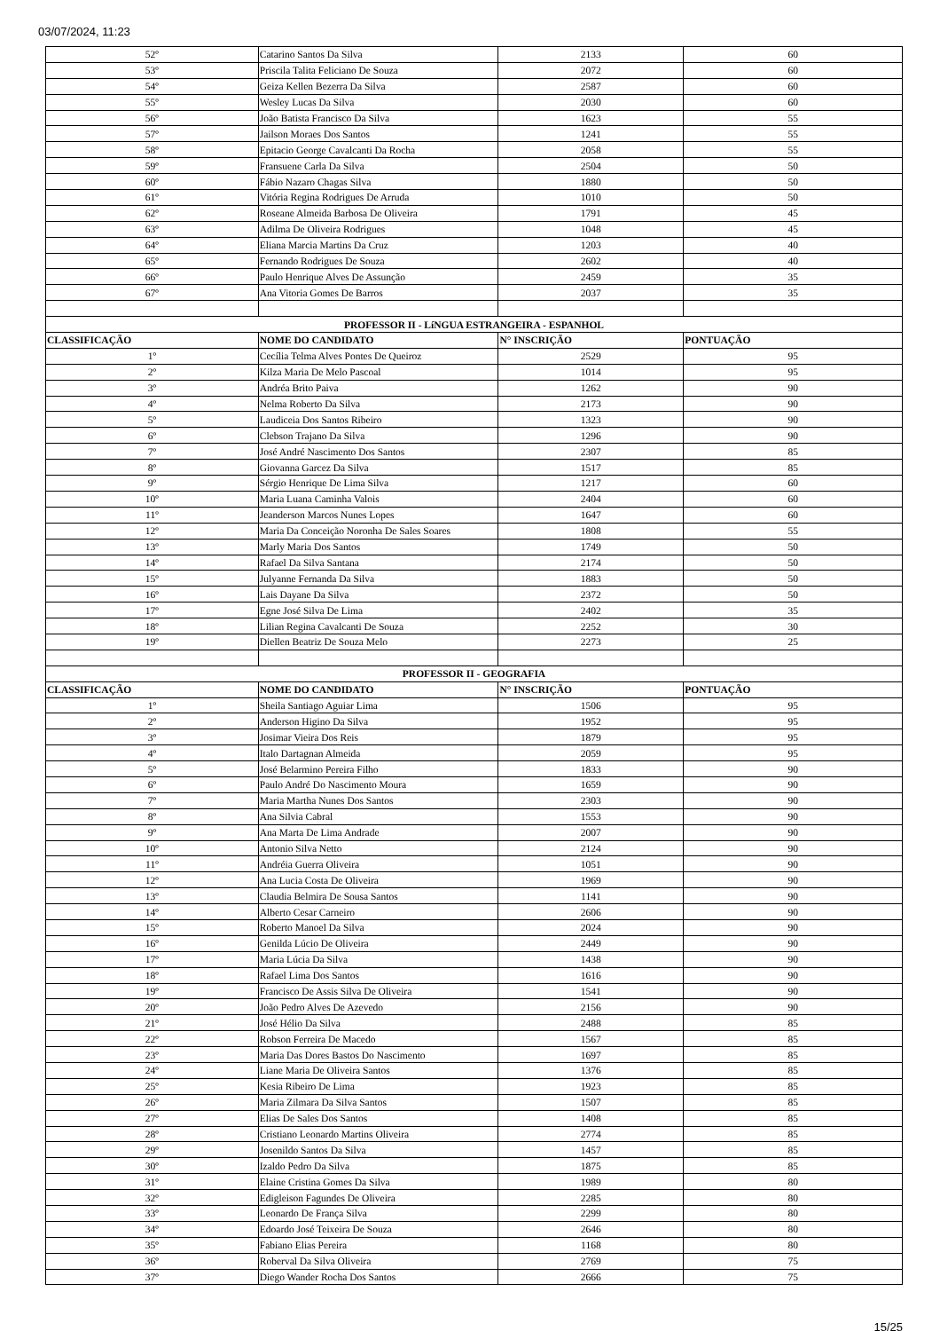03/07/2024, 11:23
| 52º | Catarino Santos Da Silva | 2133 | 60 |
| 53º | Priscila Talita Feliciano De Souza | 2072 | 60 |
| 54º | Geiza Kellen Bezerra Da Silva | 2587 | 60 |
| 55º | Wesley Lucas Da Silva | 2030 | 60 |
| 56º | João Batista Francisco Da Silva | 1623 | 55 |
| 57º | Jailson Moraes Dos Santos | 1241 | 55 |
| 58º | Epitacio George Cavalcanti Da Rocha | 2058 | 55 |
| 59º | Fransuene Carla Da Silva | 2504 | 50 |
| 60º | Fábio Nazaro Chagas Silva | 1880 | 50 |
| 61º | Vitória Regina Rodrigues De Arruda | 1010 | 50 |
| 62º | Roseane Almeida Barbosa De Oliveira | 1791 | 45 |
| 63º | Adilma De Oliveira Rodrigues | 1048 | 45 |
| 64º | Eliana Marcia Martins Da Cruz | 1203 | 40 |
| 65º | Fernando Rodrigues De Souza | 2602 | 40 |
| 66º | Paulo Henrique Alves De Assunção | 2459 | 35 |
| 67º | Ana Vitoria Gomes De Barros | 2037 | 35 |
| PROFESSOR II - LíNGUA ESTRANGEIRA - ESPANHOL | | | |
| CLASSIFICAÇÃO | NOME DO CANDIDATO | N° INSCRIÇÃO | PONTUAÇÃO |
| 1º | Cecília Telma Alves Pontes De Queiroz | 2529 | 95 |
| 2º | Kilza Maria De Melo Pascoal | 1014 | 95 |
| 3º | Andréa Brito Paiva | 1262 | 90 |
| 4º | Nelma Roberto Da Silva | 2173 | 90 |
| 5º | Laudiceia Dos Santos Ribeiro | 1323 | 90 |
| 6º | Clebson Trajano Da Silva | 1296 | 90 |
| 7º | José André Nascimento Dos Santos | 2307 | 85 |
| 8º | Giovanna Garcez Da Silva | 1517 | 85 |
| 9º | Sérgio Henrique De Lima Silva | 1217 | 60 |
| 10º | Maria Luana Caminha Valois | 2404 | 60 |
| 11º | Jeanderson Marcos Nunes Lopes | 1647 | 60 |
| 12º | Maria Da Conceição Noronha De Sales Soares | 1808 | 55 |
| 13º | Marly Maria Dos Santos | 1749 | 50 |
| 14º | Rafael Da Silva Santana | 2174 | 50 |
| 15º | Julyanne Fernanda Da Silva | 1883 | 50 |
| 16º | Lais Dayane Da Silva | 2372 | 50 |
| 17º | Egne José Silva De Lima | 2402 | 35 |
| 18º | Lilian Regina Cavalcanti De Souza | 2252 | 30 |
| 19º | Diellen Beatriz De Souza Melo | 2273 | 25 |
| PROFESSOR II - GEOGRAFIA | | | |
| CLASSIFICAÇÃO | NOME DO CANDIDATO | N° INSCRIÇÃO | PONTUAÇÃO |
| 1º | Sheila Santiago Aguiar Lima | 1506 | 95 |
| 2º | Anderson Higino Da Silva | 1952 | 95 |
| 3º | Josimar Vieira Dos Reis | 1879 | 95 |
| 4º | Italo Dartagnan Almeida | 2059 | 95 |
| 5º | José Belarmino Pereira Filho | 1833 | 90 |
| 6º | Paulo André Do Nascimento Moura | 1659 | 90 |
| 7º | Maria Martha Nunes Dos Santos | 2303 | 90 |
| 8º | Ana Silvia Cabral | 1553 | 90 |
| 9º | Ana Marta De Lima Andrade | 2007 | 90 |
| 10º | Antonio Silva Netto | 2124 | 90 |
| 11º | Andréia Guerra Oliveira | 1051 | 90 |
| 12º | Ana Lucia Costa De Oliveira | 1969 | 90 |
| 13º | Claudia Belmira De Sousa Santos | 1141 | 90 |
| 14º | Alberto Cesar Carneiro | 2606 | 90 |
| 15º | Roberto Manoel Da Silva | 2024 | 90 |
| 16º | Genilda Lúcio De Oliveira | 2449 | 90 |
| 17º | Maria Lúcia Da Silva | 1438 | 90 |
| 18º | Rafael Lima Dos Santos | 1616 | 90 |
| 19º | Francisco De Assis Silva De Oliveira | 1541 | 90 |
| 20º | João Pedro Alves De Azevedo | 2156 | 90 |
| 21º | José Hélio Da Silva | 2488 | 85 |
| 22º | Robson Ferreira De Macedo | 1567 | 85 |
| 23º | Maria Das Dores Bastos Do Nascimento | 1697 | 85 |
| 24º | Liane Maria De Oliveira Santos | 1376 | 85 |
| 25º | Kesia Ribeiro De Lima | 1923 | 85 |
| 26º | Maria Zilmara Da Silva Santos | 1507 | 85 |
| 27º | Elias De Sales Dos Santos | 1408 | 85 |
| 28º | Cristiano Leonardo Martins Oliveira | 2774 | 85 |
| 29º | Josenildo Santos Da Silva | 1457 | 85 |
| 30º | Izaldo Pedro Da Silva | 1875 | 85 |
| 31º | Elaine Cristina Gomes Da Silva | 1989 | 80 |
| 32º | Edigleison Fagundes De Oliveira | 2285 | 80 |
| 33º | Leonardo De França Silva | 2299 | 80 |
| 34º | Edoardo José Teixeira De Souza | 2646 | 80 |
| 35º | Fabiano Elias Pereira | 1168 | 80 |
| 36º | Roberval Da Silva Oliveira | 2769 | 75 |
| 37º | Diego Wander Rocha Dos Santos | 2666 | 75 |
15/25